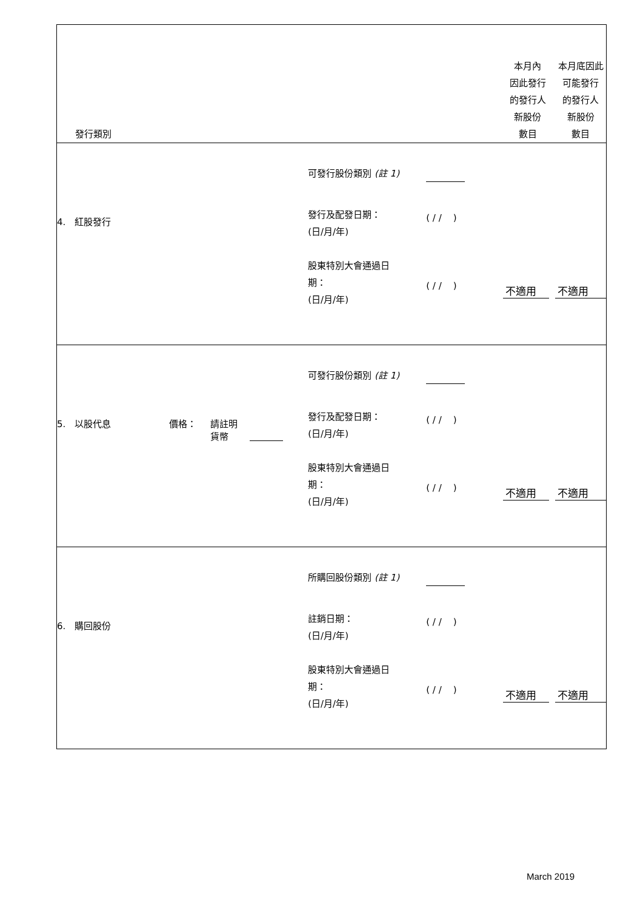| 發行類別 | | 本月內 因此發行 的發行人 新股份 數目 | 本月底因此 可能發行 的發行人 新股份 數目 |
| --- | --- | --- | --- |
| 4. 紅股發行 | 可發行股份類別 (註 1) 發行及配發日期： (日/月/年) ( / / ) 股東特別大會通過日 期： (日/月/年) ( / / ) | 不適用 | 不適用 |
| 5. 以股代息 價格： 請註明 貨幣 | 可發行股份類別 (註 1) 發行及配發日期： (日/月/年) ( / / ) 股東特別大會通過日 期： (日/月/年) ( / / ) | 不適用 | 不適用 |
| 6. 購回股份 | 所購回股份類別 (註 1) 註銷日期： (日/月/年) ( / / ) 股東特別大會通過日 期： (日/月/年) ( / / ) | 不適用 | 不適用 |
March 2019